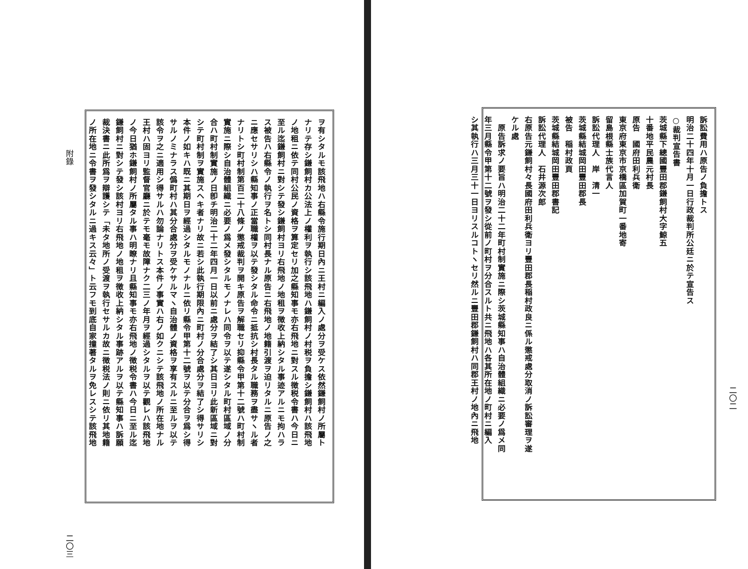二〇二
訴訟費用ハ原告ノ負擔トス
明治二十四年十月一日行政裁判所公廷ニ於テ宣告ス
○裁判宣告書
茨城縣下總國豐田郡鎌飼村大字鯨五
十番地平民農元村長
原告　國府田利兵衛
東京府東京市京橋區加賀町一番地寄
留島根縣士族代言人
訴訟代理人　岸　清一
茨城縣結城岡田豐田郡長
被告　稲村政頁
茨城縣結城岡田豐田郡書記
訴訟代理人　石井源次郎
右原告元鎌飼村々長國府田利兵衛ヨリ豐田郡長稲村政良ニ係ル懲戒處分取消ノ訴訟審理ヲ遂
ケル處
　原告訴求ノ要旨ハ明治二十二年町村制實施ニ際シ茨城縣知事ハ自治體組織ニ必要ノ爲メ同
年三月縣令甲第十二號ヲ發シ從前ノ町村ヲ分合スルト共ニ飛地ハ各其所在地ノ町村ニ編入
シ其執行ハ三月三十一日ヨリスルコトヽセリ然ルニ豐田郡鎌飼村ハ同郡王村ノ地內ニ飛地
ヲ有シタルモ該飛地ハ右縣令施行期日內ニ王村ニ編入ノ處分ヲ受ケス依然鎌飼村ノ所屬ト
ナリテ存シ鎌飼村カ公法上ノ權利ヲ執行シ該飛地ハ鎌飼村ノ村税ヲ負擔シ鎌飼村ハ該飛地
ノ地租ニ依テ同村公民ノ資格ヲ算定セリ加之縣知事モ亦右飛地ニ對スル徴税令書ハ今日ニ
至ル迄鎌飼村ニ對シテ發シ鎌飼村ヨリ右飛地ノ地租ヲ徴收上納シタル事迹アルニモ拘ハラ
ス被告ハ右縣令ノ執行ヲ名トシ同村長ナル原告ニ右飛地ノ地籍引渡ヲ迫リタルニ原告ノ之
ニ應セサリシハ縣知事ノ正當職權ヲ以テ發シタル命令ニ抵抗シ村長タル職務ヲ盡サヽル者
ナリトシ町村制第百二十八條ノ懲戒裁判ヲ開キ原告ヲ解職セリ抑縣令甲第十二號ハ町村制
實施ニ際シ自治體組織ニ必要ノ爲メ發シタルモノナレハ同令ヲ以テ遂シタル町村區域ノ分
合ハ町村制實施ノ日卽チ明治二十二年四月一日以前ニ處分ヲ結了シ其日ヨリ此新區域ニ對
シテ町村制ヲ實施スヘキ者ナリ故ニ若シ此執行期限內ニ町村ノ分合處分ヲ結了シ得サリシ
本件ノ如キハ既ニ其期日ヲ經過シタルモノナルニ依リ縣令甲第十二號ヲ以テ分合ヲ爲シ得
サルノミナラス僞町村ハ其分合處分ヲ受ケサルマヽ自治體ノ資格ヲ享有スルニ至ルヲ以テ
該令ヲ之ニ適用シ得サルハ勿論ナリトス本件ノ事實ハ右ノ如クニシテ該飛地ノ所在地ナル
王村ハ固ヨリ監督官廳ニ於テモ毫モ故障ナク二三ノ年月ヲ經過シタルヲ以テ觀レハ該飛地
ノ今日猶ホ鎌飼村ノ所屬タル事ハ明瞭ナリ且縣知事モ亦右飛地ノ徴税令書ハ今日ニ至ル迄
鎌飼村ニ對シテ發シ該村ヨリ右飛地ノ地租ヲ徴收上納シタル事跡アルヲ以テ縣知事ハ訴願
裁決書ニ此所爲ヲ辯護シテ「未タ地所ノ受渡ヲ執行セサルカ故ニ徴税法ノ則ニ依リ其地籍
ノ所在地ニ令書ヲ發シタルニ過キス云々」ト云フモ到底自家撞著タルヲ免レスシテ該飛地
附錄
二〇三